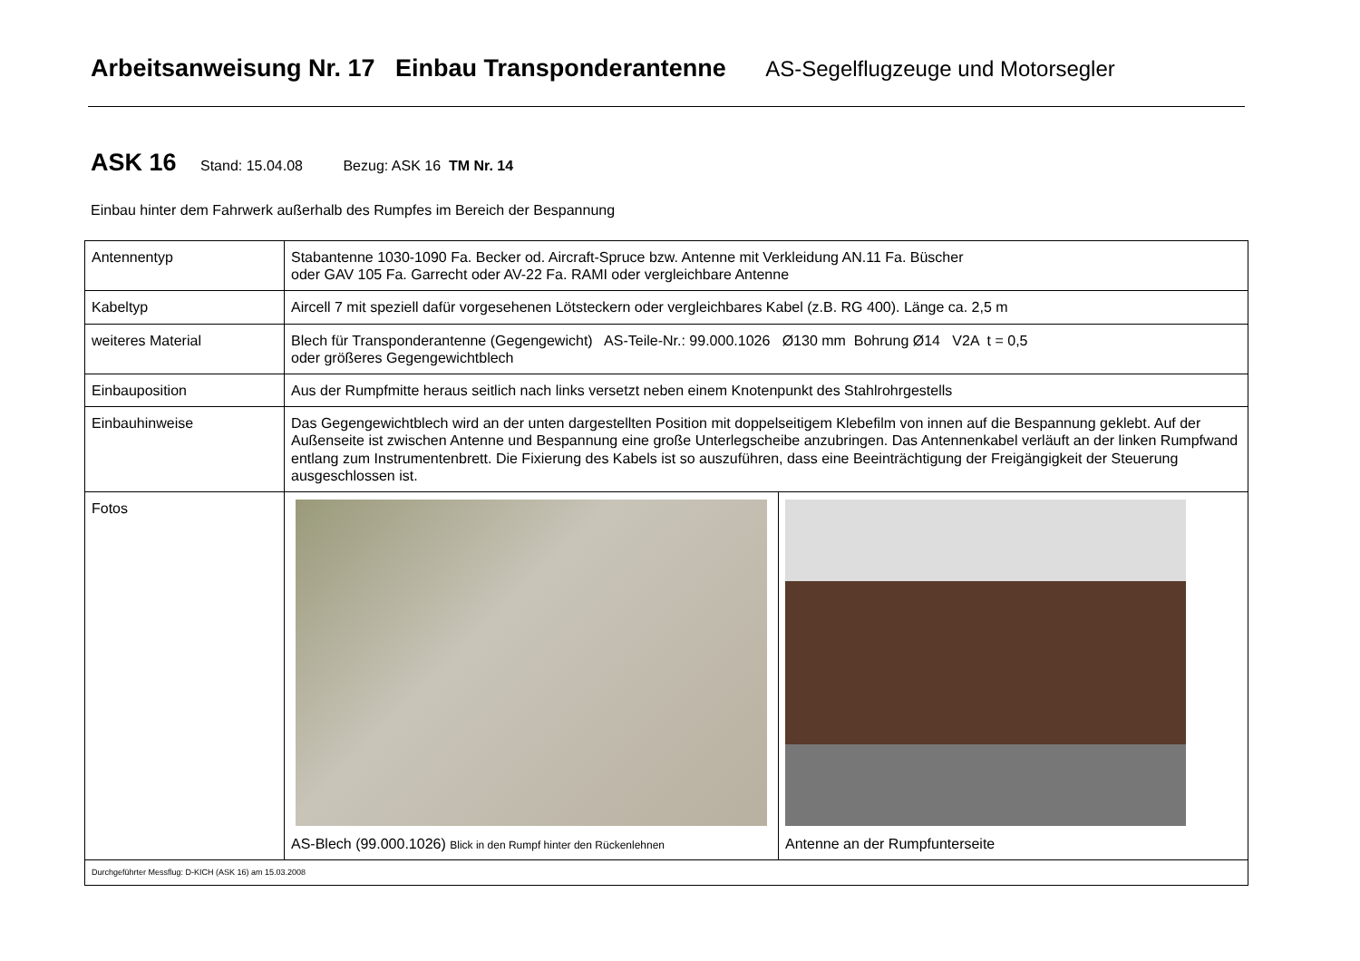Arbeitsanweisung Nr. 17 Einbau Transponderantenne AS-Segelflugzeuge und Motorsegler
ASK 16 Stand: 15.04.08 Bezug: ASK 16 TM Nr. 14
Einbau hinter dem Fahrwerk außerhalb des Rumpfes im Bereich der Bespannung
| Antennentyp | Stabantenne 1030-1090 Fa. Becker od. Aircraft-Spruce bzw. Antenne mit Verkleidung AN.11 Fa. Büscher oder GAV 105 Fa. Garrecht oder AV-22 Fa. RAMI oder vergleichbare Antenne | |
| Kabeltyp | Aircell 7 mit speziell dafür vorgesehenen Lötsteckern oder vergleichbares Kabel (z.B. RG 400). Länge ca. 2,5 m | |
| weiteres Material | Blech für Transponderantenne (Gegengewicht) AS-Teile-Nr.: 99.000.1026 Ø130 mm Bohrung Ø14 V2A t = 0,5 oder größeres Gegengewichtblech | |
| Einbauposition | Aus der Rumpfmitte heraus seitlich nach links versetzt neben einem Knotenpunkt des Stahlrohrgestells | |
| Einbauhinweise | Das Gegengewichtblech wird an der unten dargestellten Position mit doppelseitigem Klebefilm von innen auf die Bespannung geklebt. Auf der Außenseite ist zwischen Antenne und Bespannung eine große Unterlegscheibe anzubringen. Das Antennenkabel verläuft an der linken Rumpfwand entlang zum Instrumentenbrett. Die Fixierung des Kabels ist so auszuführen, dass eine Beeinträchtigung der Freigängigkeit der Steuerung ausgeschlossen ist. | |
| Fotos | AS-Blech (99.000.1026) Blick in den Rumpf hinter den Rückenlehnen | Antenne an der Rumpfunterseite |
| Durchgeführter Messflug: D-KICH (ASK 16) am 15.03.2008 | | |